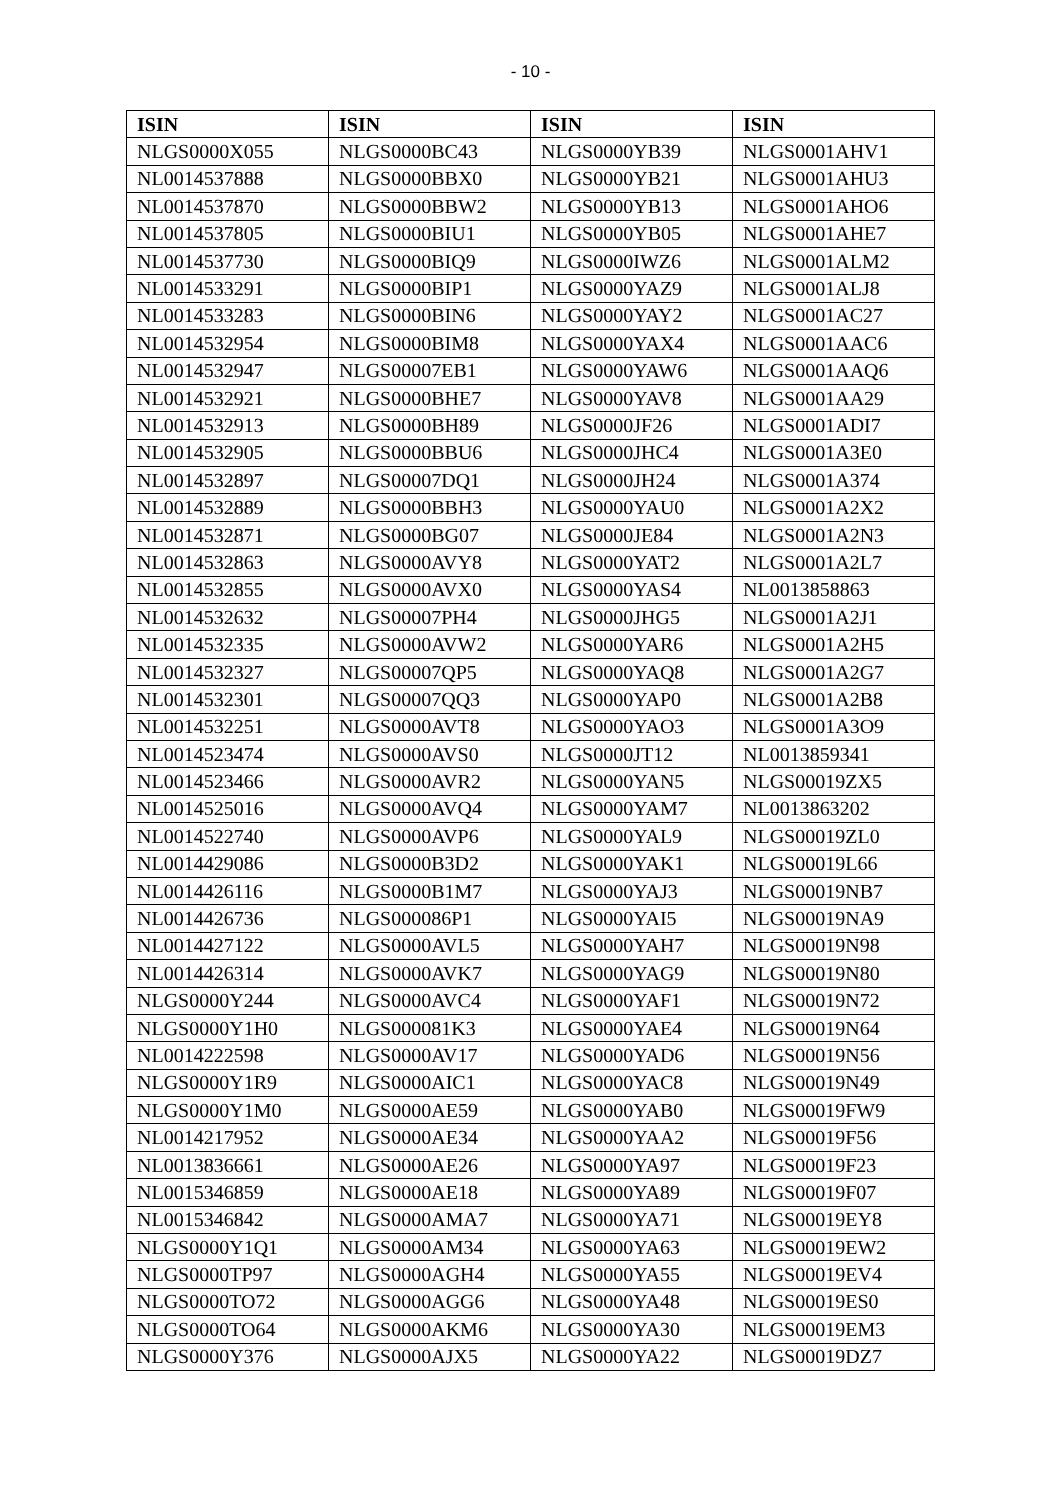- 10 -
| ISIN | ISIN | ISIN | ISIN |
| --- | --- | --- | --- |
| NLGS0000X055 | NLGS0000BC43 | NLGS0000YB39 | NLGS0001AHV1 |
| NL0014537888 | NLGS0000BBX0 | NLGS0000YB21 | NLGS0001AHU3 |
| NL0014537870 | NLGS0000BBW2 | NLGS0000YB13 | NLGS0001AHO6 |
| NL0014537805 | NLGS0000BIU1 | NLGS0000YB05 | NLGS0001AHE7 |
| NL0014537730 | NLGS0000BIQ9 | NLGS0000IWZ6 | NLGS0001ALM2 |
| NL0014533291 | NLGS0000BIP1 | NLGS0000YAZ9 | NLGS0001ALJ8 |
| NL0014533283 | NLGS0000BIN6 | NLGS0000YAY2 | NLGS0001AC27 |
| NL0014532954 | NLGS0000BIM8 | NLGS0000YAX4 | NLGS0001AAC6 |
| NL0014532947 | NLGS00007EB1 | NLGS0000YAW6 | NLGS0001AAQ6 |
| NL0014532921 | NLGS0000BHE7 | NLGS0000YAV8 | NLGS0001AA29 |
| NL0014532913 | NLGS0000BH89 | NLGS0000JF26 | NLGS0001ADI7 |
| NL0014532905 | NLGS0000BBU6 | NLGS0000JHC4 | NLGS0001A3E0 |
| NL0014532897 | NLGS00007DQ1 | NLGS0000JH24 | NLGS0001A374 |
| NL0014532889 | NLGS0000BBH3 | NLGS0000YAU0 | NLGS0001A2X2 |
| NL0014532871 | NLGS0000BG07 | NLGS0000JE84 | NLGS0001A2N3 |
| NL0014532863 | NLGS0000AVY8 | NLGS0000YAT2 | NLGS0001A2L7 |
| NL0014532855 | NLGS0000AVX0 | NLGS0000YAS4 | NL0013858863 |
| NL0014532632 | NLGS00007PH4 | NLGS0000JHG5 | NLGS0001A2J1 |
| NL0014532335 | NLGS0000AVW2 | NLGS0000YAR6 | NLGS0001A2H5 |
| NL0014532327 | NLGS00007QP5 | NLGS0000YAQ8 | NLGS0001A2G7 |
| NL0014532301 | NLGS00007QQ3 | NLGS0000YAP0 | NLGS0001A2B8 |
| NL0014532251 | NLGS0000AVT8 | NLGS0000YAO3 | NLGS0001A3O9 |
| NL0014523474 | NLGS0000AVS0 | NLGS0000JT12 | NL0013859341 |
| NL0014523466 | NLGS0000AVR2 | NLGS0000YAN5 | NLGS00019ZX5 |
| NL0014525016 | NLGS0000AVQ4 | NLGS0000YAM7 | NL0013863202 |
| NL0014522740 | NLGS0000AVP6 | NLGS0000YAL9 | NLGS00019ZL0 |
| NL0014429086 | NLGS0000B3D2 | NLGS0000YAK1 | NLGS00019L66 |
| NL0014426116 | NLGS0000B1M7 | NLGS0000YAJ3 | NLGS00019NB7 |
| NL0014426736 | NLGS000086P1 | NLGS0000YAI5 | NLGS00019NA9 |
| NL0014427122 | NLGS0000AVL5 | NLGS0000YAH7 | NLGS00019N98 |
| NL0014426314 | NLGS0000AVK7 | NLGS0000YAG9 | NLGS00019N80 |
| NLGS0000Y244 | NLGS0000AVC4 | NLGS0000YAF1 | NLGS00019N72 |
| NLGS0000Y1H0 | NLGS000081K3 | NLGS0000YAE4 | NLGS00019N64 |
| NL0014222598 | NLGS0000AV17 | NLGS0000YAD6 | NLGS00019N56 |
| NLGS0000Y1R9 | NLGS0000AIC1 | NLGS0000YAC8 | NLGS00019N49 |
| NLGS0000Y1M0 | NLGS0000AE59 | NLGS0000YAB0 | NLGS00019FW9 |
| NL0014217952 | NLGS0000AE34 | NLGS0000YAA2 | NLGS00019F56 |
| NL0013836661 | NLGS0000AE26 | NLGS0000YA97 | NLGS00019F23 |
| NL0015346859 | NLGS0000AE18 | NLGS0000YA89 | NLGS00019F07 |
| NL0015346842 | NLGS0000AMA7 | NLGS0000YA71 | NLGS00019EY8 |
| NLGS0000Y1Q1 | NLGS0000AM34 | NLGS0000YA63 | NLGS00019EW2 |
| NLGS0000TP97 | NLGS0000AGH4 | NLGS0000YA55 | NLGS00019EV4 |
| NLGS0000TO72 | NLGS0000AGG6 | NLGS0000YA48 | NLGS00019ES0 |
| NLGS0000TO64 | NLGS0000AKM6 | NLGS0000YA30 | NLGS00019EM3 |
| NLGS0000Y376 | NLGS0000AJX5 | NLGS0000YA22 | NLGS00019DZ7 |